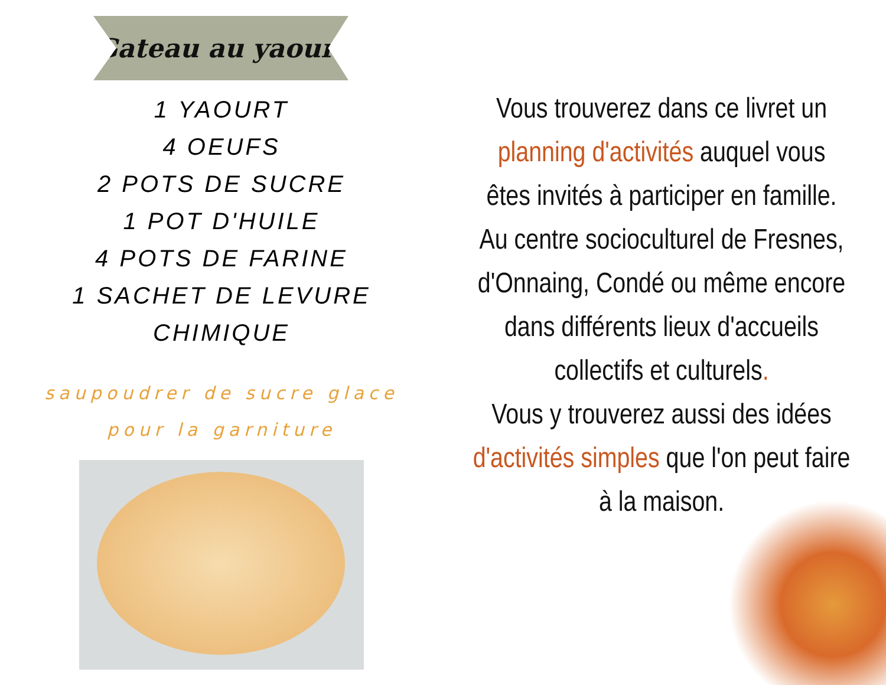Gateau au yaourt
1 YAOURT
4 OEUFS
2 POTS DE SUCRE
1 POT D'HUILE
4 POTS DE FARINE
1 SACHET DE LEVURE CHIMIQUE
saupoudrer de sucre glace pour la garniture
Vous trouverez dans ce livret un planning d'activités auquel vous êtes invités à participer en famille.
Au centre socioculturel de Fresnes, d'Onnaing, Condé ou même encore dans différents lieux d'accueils collectifs et culturels.
Vous y trouverez aussi des idées d'activités simples que l'on peut faire à la maison.